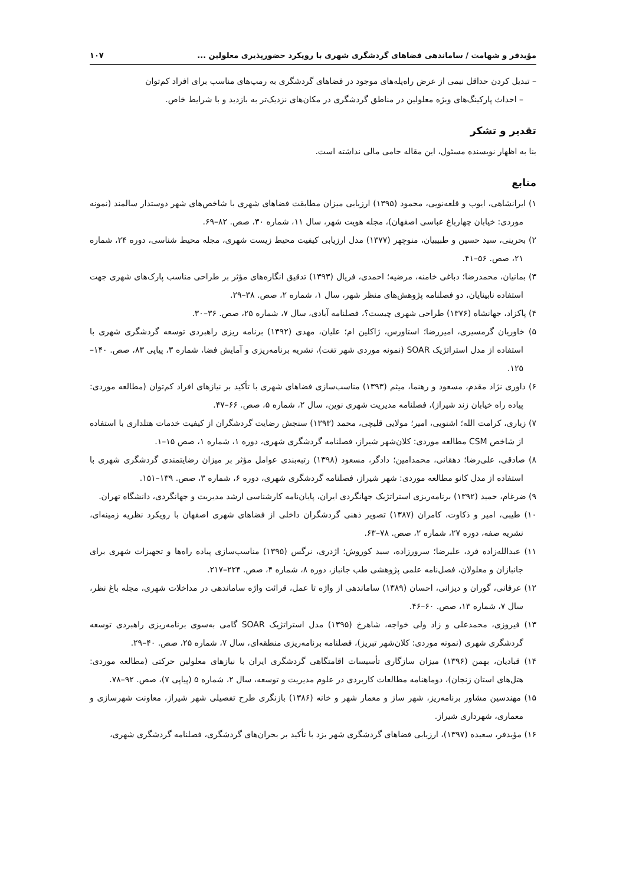مؤیدفر و شهامت / ساماندهی فضاهای گردشگری شهری با رویکرد حضورپذیری معلولین ... ۱۰۷
– تبدیل کردن حداقل نیمی از عرض راه‌پله‌های موجود در فضاهای گردشگری به رمپ‌های مناسب برای افراد کم‌توان
– احداث پارکینگ‌های ویژه معلولین در مناطق گردشگری در مکان‌های نزدیک‌تر به بازدید و با شرایط خاص.
تقدیر و تشکر
بنا به اظهار نویسنده مسئول، این مقاله حامی مالی نداشته است.
منابع
۱) ایرانشاهی، ایوب و قلعه‌نویی، محمود (۱۳۹۵) ارزیابی میزان مطابقت فضاهای شهری با شاخص‌های شهر دوستدار سالمند (نمونه موردی: خیابان چهارباغ عباسی اصفهان)، مجله هویت شهر، سال ۱۱، شماره ۳۰، صص. ۸۲–۶۹.
۲) بحرینی، سید حسین و طبیبیان، منوچهر (۱۳۷۷) مدل ارزیابی کیفیت محیط زیست شهری، مجله محیط شناسی، دوره ۲۴، شماره ۲۱، صص. ۵۶–۴۱.
۳) بمانیان، محمدرضا؛ دباغی خامنه، مرضیه؛ احمدی، فریال (۱۳۹۳) تدقیق انگاره‌های مؤثر بر طراحی مناسب پارک‌های شهری جهت استفاده نابینایان، دو فصلنامه پژوهش‌های منظر شهر، سال ۱، شماره ۲، صص. ۳۸–۲۹.
۴) پاکزاد، جهانشاه (۱۳۷۶) طراحی شهری چیست؟، فصلنامه آبادی، سال ۷، شماره ۲۵، صص. ۳۶–۳۰.
۵) خاوریان گرمسیری، امیررضا؛ استاورس، ژاکلین ام؛ علیان، مهدی (۱۳۹۲) برنامه ریزی راهبردی توسعه گردشگری شهری با استفاده از مدل استراتژیک SOAR (نمونه موردی شهر تفت)، نشریه برنامه‌ریزی و آمایش فضا، شماره ۳، پیاپی ۸۳، صص. ۱۴۰–۱۲۵.
۶) داوری نژاد مقدم، مسعود و رهنما، میثم (۱۳۹۳) مناسب‌سازی فضاهای شهری با تأکید بر نیازهای افراد کم‌توان (مطالعه موردی: پیاده راه خیابان زند شیراز)، فصلنامه مدیریت شهری نوین، سال ۲، شماره ۵، صص. ۶۶–۴۷.
۷) زیاری، کرامت الله؛ اشنویی، امیر؛ مولایی قلیچی، محمد (۱۳۹۳) سنجش رضایت گردشگران از کیفیت خدمات هتلداری با استفاده از شاخص CSM مطالعه موردی: کلان‌شهر شیراز، فصلنامه گردشگری شهری، دوره ۱، شماره ۱، صص ۱۵–۱.
۸) صادقی، علی‌رضا؛ دهقانی، محمدامین؛ دادگر، مسعود (۱۳۹۸) رتبه‌بندی عوامل مؤثر بر میزان رضایتمندی گردشگری شهری با استفاده از مدل کانو مطالعه موردی: شهر شیراز، فصلنامه گردشگری شهری، دوره ۶، شماره ۳، صص. ۱۳۹–۱۵۱.
۹) ضرغام، حمید (۱۳۹۲) برنامه‌ریزی استراتژیک جهانگردی ایران، پایان‌نامه کارشناسی ارشد مدیریت و جهانگردی، دانشگاه تهران.
۱۰) طیبی، امیر و ذکاوت، کامران (۱۳۸۷) تصویر ذهنی گردشگران داخلی از فضاهای شهری اصفهان با رویکرد نظریه زمینه‌ای، نشریه صفه، دوره ۲۷، شماره ۲، صص. ۷۸–۶۳.
۱۱) عبدالله‌زاده فرد، علیرضا؛ سرورزاده، سید کوروش؛ اژدری، نرگس (۱۳۹۵) مناسب‌سازی پیاده راه‌ها و تجهیزات شهری برای جانبازان و معلولان، فصل‌نامه علمی پژوهشی طب جانباز، دوره ۸، شماره ۴، صص. ۲۲۴–۲۱۷.
۱۲) عرفانی، گوران و دیزانی، احسان (۱۳۸۹) ساماندهی از واژه تا عمل، قرائت واژه ساماندهی در مداخلات شهری، مجله باغ نظر، سال ۷، شماره ۱۳، صص. ۶۰–۴۶.
۱۳) فیروزی، محمدعلی و زاد ولی خواجه، شاهرخ (۱۳۹۵) مدل استراتژیک SOAR گامی به‌سوی برنامه‌ریزی راهبردی توسعه گردشگری شهری (نمونه موردی: کلان‌شهر تبریز)، فصلنامه برنامه‌ریزی منطقه‌ای، سال ۷، شماره ۲۵، صص. ۴۰–۲۹.
۱۴) قبادیان، بهمن (۱۳۹۶) میزان سازگاری تأسیسات اقامتگاهی گردشگری ایران با نیازهای معلولین حرکتی (مطالعه موردی: هتل‌های استان زنجان)، دوماهنامه مطالعات کاربردی در علوم مدیریت و توسعه، سال ۲، شماره ۵ (پیاپی ۷)، صص. ۹۲–۷۸.
۱۵) مهندسین مشاور برنامه‌ریز، شهر ساز و معمار شهر و خانه (۱۳۸۶) بازنگری طرح تفصیلی شهر شیراز، معاونت شهرسازی و معماری، شهرداری شیراز.
۱۶) مؤیدفر، سعیده (۱۳۹۷)، ارزیابی فضاهای گردشگری شهر یزد با تأکید بر بحران‌های گردشگری، فصلنامه گردشگری شهری،